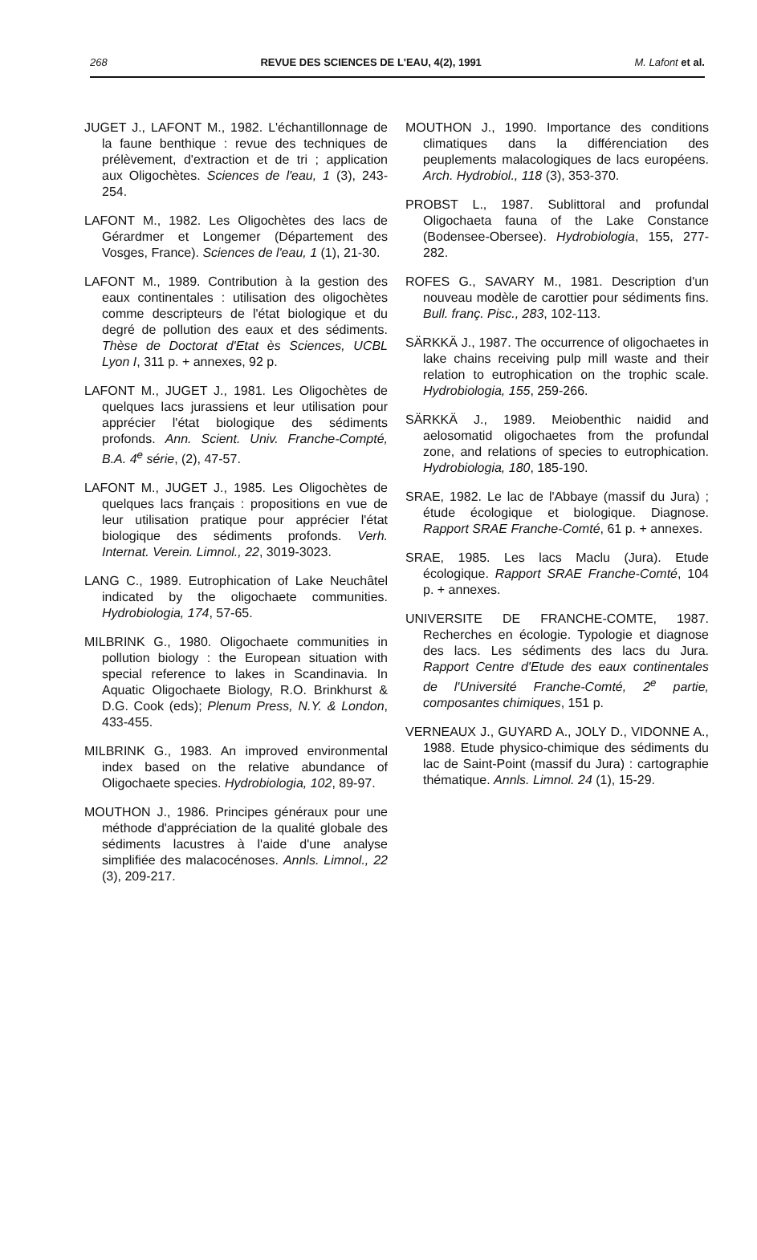268 REVUE DES SCIENCES DE L'EAU, 4(2), 1991 M. Lafont et al.
JUGET J., LAFONT M., 1982. L'échantillonnage de la faune benthique : revue des techniques de prélèvement, d'extraction et de tri ; application aux Oligochètes. Sciences de l'eau, 1 (3), 243-254.
LAFONT M., 1982. Les Oligochètes des lacs de Gérardmer et Longemer (Département des Vosges, France). Sciences de l'eau, 1 (1), 21-30.
LAFONT M., 1989. Contribution à la gestion des eaux continentales : utilisation des oligochètes comme descripteurs de l'état biologique et du degré de pollution des eaux et des sédiments. Thèse de Doctorat d'Etat ès Sciences, UCBL Lyon I, 311 p. + annexes, 92 p.
LAFONT M., JUGET J., 1981. Les Oligochètes de quelques lacs jurassiens et leur utilisation pour apprécier l'état biologique des sédiments profonds. Ann. Scient. Univ. Franche-Compté, B.A. 4<sup>e</sup> série, (2), 47-57.
LAFONT M., JUGET J., 1985. Les Oligochètes de quelques lacs français : propositions en vue de leur utilisation pratique pour apprécier l'état biologique des sédiments profonds. Verh. Internat. Verein. Limnol., 22, 3019-3023.
LANG C., 1989. Eutrophication of Lake Neuchâtel indicated by the oligochaete communities. Hydrobiologia, 174, 57-65.
MILBRINK G., 1980. Oligochaete communities in pollution biology : the European situation with special reference to lakes in Scandinavia. In Aquatic Oligochaete Biology, R.O. Brinkhurst & D.G. Cook (eds); Plenum Press, N.Y. & London, 433-455.
MILBRINK G., 1983. An improved environmental index based on the relative abundance of Oligochaete species. Hydrobiologia, 102, 89-97.
MOUTHON J., 1986. Principes généraux pour une méthode d'appréciation de la qualité globale des sédiments lacustres à l'aide d'une analyse simplifiée des malacocénoses. Annls. Limnol., 22 (3), 209-217.
MOUTHON J., 1990. Importance des conditions climatiques dans la différenciation des peuplements malacologiques de lacs européens. Arch. Hydrobiol., 118 (3), 353-370.
PROBST L., 1987. Sublittoral and profundal Oligochaeta fauna of the Lake Constance (Bodensee-Obersee). Hydrobiologia, 155, 277-282.
ROFES G., SAVARY M., 1981. Description d'un nouveau modèle de carottier pour sédiments fins. Bull. franç. Pisc., 283, 102-113.
SÄRKKÄ J., 1987. The occurrence of oligochaetes in lake chains receiving pulp mill waste and their relation to eutrophication on the trophic scale. Hydrobiologia, 155, 259-266.
SÄRKKÄ J., 1989. Meiobenthic naidid and aelosomatid oligochaetes from the profundal zone, and relations of species to eutrophication. Hydrobiologia, 180, 185-190.
SRAE, 1982. Le lac de l'Abbaye (massif du Jura) ; étude écologique et biologique. Diagnose. Rapport SRAE Franche-Comté, 61 p. + annexes.
SRAE, 1985. Les lacs Maclu (Jura). Etude écologique. Rapport SRAE Franche-Comté, 104 p. + annexes.
UNIVERSITE DE FRANCHE-COMTE, 1987. Recherches en écologie. Typologie et diagnose des lacs. Les sédiments des lacs du Jura. Rapport Centre d'Etude des eaux continentales de l'Université Franche-Comté, 2<sup>e</sup> partie, composantes chimiques, 151 p.
VERNEAUX J., GUYARD A., JOLY D., VIDONNE A., 1988. Etude physico-chimique des sédiments du lac de Saint-Point (massif du Jura) : cartographie thématique. Annls. Limnol. 24 (1), 15-29.